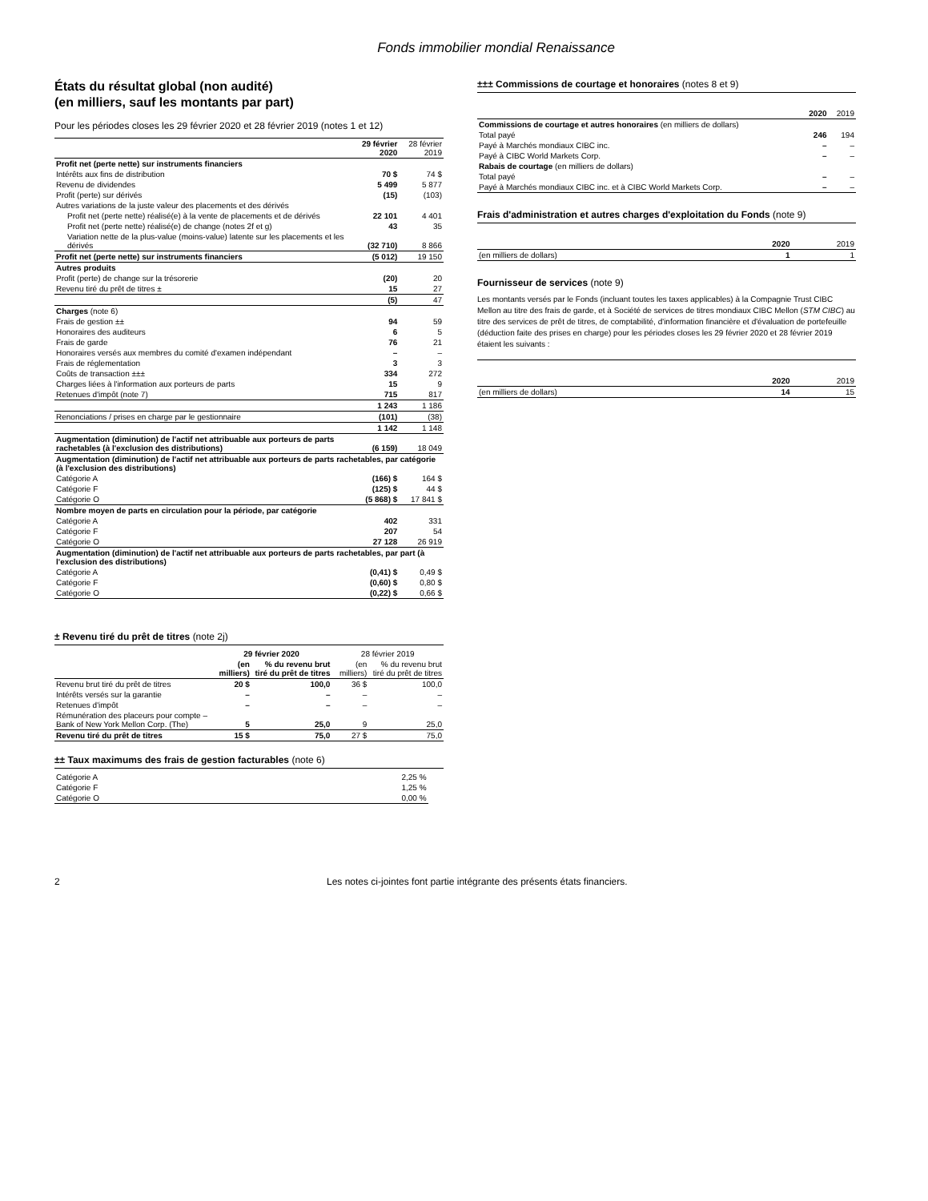Fonds immobilier mondial Renaissance
États du résultat global (non audité)
(en milliers, sauf les montants par part)
Pour les périodes closes les 29 février 2020 et 28 février 2019 (notes 1 et 12)
| | 29 février 2020 | 28 février 2019 |
| --- | --- | --- |
| Profit net (perte nette) sur instruments financiers | | |
| Intérêts aux fins de distribution | 70 $ | 74 $ |
| Revenu de dividendes | 5 499 | 5 877 |
| Profit (perte) sur dérivés | (15) | (103) |
| Autres variations de la juste valeur des placements et des dérivés | | |
| Profit net (perte nette) réalisé(e) à la vente de placements et de dérivés | 22 101 | 4 401 |
| Profit net (perte nette) réalisé(e) de change (notes 2f et g) | 43 | 35 |
| Variation nette de la plus-value (moins-value) latente sur les placements et les dérivés | (32 710) | 8 866 |
| Profit net (perte nette) sur instruments financiers | (5 012) | 19 150 |
| Autres produits | | |
| Profit (perte) de change sur la trésorerie | (20) | 20 |
| Revenu tiré du prêt de titres ± | 15 | 27 |
| | (5) | 47 |
| Charges (note 6) | | |
| Frais de gestion ±± | 94 | 59 |
| Honoraires des auditeurs | 6 | 5 |
| Frais de garde | 76 | 21 |
| Honoraires versés aux membres du comité d'examen indépendant | – | – |
| Frais de réglementation | 3 | 3 |
| Coûts de transaction ±±± | 334 | 272 |
| Charges liées à l'information aux porteurs de parts | 15 | 9 |
| Retenues d'impôt (note 7) | 715 | 817 |
| | 1 243 | 1 186 |
| Renonciations / prises en charge par le gestionnaire | (101) | (38) |
| | 1 142 | 1 148 |
| Augmentation (diminution) de l'actif net attribuable aux porteurs de parts rachetables (à l'exclusion des distributions) | (6 159) | 18 049 |
| Augmentation (diminution) de l'actif net attribuable aux porteurs de parts rachetables, par catégorie (à l'exclusion des distributions) | | |
| Catégorie A | (166) $ | 164 $ |
| Catégorie F | (125) $ | 44 $ |
| Catégorie O | (5 868) $ | 17 841 $ |
| Nombre moyen de parts en circulation pour la période, par catégorie | | |
| Catégorie A | 402 | 331 |
| Catégorie F | 207 | 54 |
| Catégorie O | 27 128 | 26 919 |
| Augmentation (diminution) de l'actif net attribuable aux porteurs de parts rachetables, par part (à l'exclusion des distributions) | | |
| Catégorie A | (0,41) $ | 0,49 $ |
| Catégorie F | (0,60) $ | 0,80 $ |
| Catégorie O | (0,22) $ | 0,66 $ |
± Revenu tiré du prêt de titres (note 2j)
| | 29 février 2020 | | 28 février 2019 | |
| --- | --- | --- | --- | --- |
| | (en milliers) | % du revenu brut tiré du prêt de titres | (en milliers) | % du revenu brut tiré du prêt de titres |
| Revenu brut tiré du prêt de titres | 20 $ | 100,0 | 36 $ | 100,0 |
| Intérêts versés sur la garantie | – | – | – | – |
| Retenues d'impôt | – | – | – | – |
| Rémunération des placeurs pour compte – Bank of New York Mellon Corp. (The) | 5 | 25,0 | 9 | 25,0 |
| Revenu tiré du prêt de titres | 15 $ | 75,0 | 27 $ | 75,0 |
±± Taux maximums des frais de gestion facturables (note 6)
| Catégorie A | 2,25 % |
| Catégorie F | 1,25 % |
| Catégorie O | 0,00 % |
±±± Commissions de courtage et honoraires (notes 8 et 9)
| | 2020 | 2019 |
| --- | --- | --- |
| Commissions de courtage et autres honoraires (en milliers de dollars) | | |
| Total payé | 246 | 194 |
| Payé à Marchés mondiaux CIBC inc. | – | – |
| Payé à CIBC World Markets Corp. | – | – |
| Rabais de courtage (en milliers de dollars) | | |
| Total payé | – | – |
| Payé à Marchés mondiaux CIBC inc. et à CIBC World Markets Corp. | – | – |
Frais d'administration et autres charges d'exploitation du Fonds (note 9)
| | 2020 | 2019 |
| --- | --- | --- |
| (en milliers de dollars) | 1 | 1 |
Fournisseur de services (note 9)
Les montants versés par le Fonds (incluant toutes les taxes applicables) à la Compagnie Trust CIBC Mellon au titre des frais de garde, et à Société de services de titres mondiaux CIBC Mellon (STM CIBC) au titre des services de prêt de titres, de comptabilité, d'information financière et d'évaluation de portefeuille (déduction faite des prises en charge) pour les périodes closes les 29 février 2020 et 28 février 2019 étaient les suivants :
| | 2020 | 2019 |
| --- | --- | --- |
| (en milliers de dollars) | 14 | 15 |
2 Les notes ci-jointes font partie intégrante des présents états financiers.